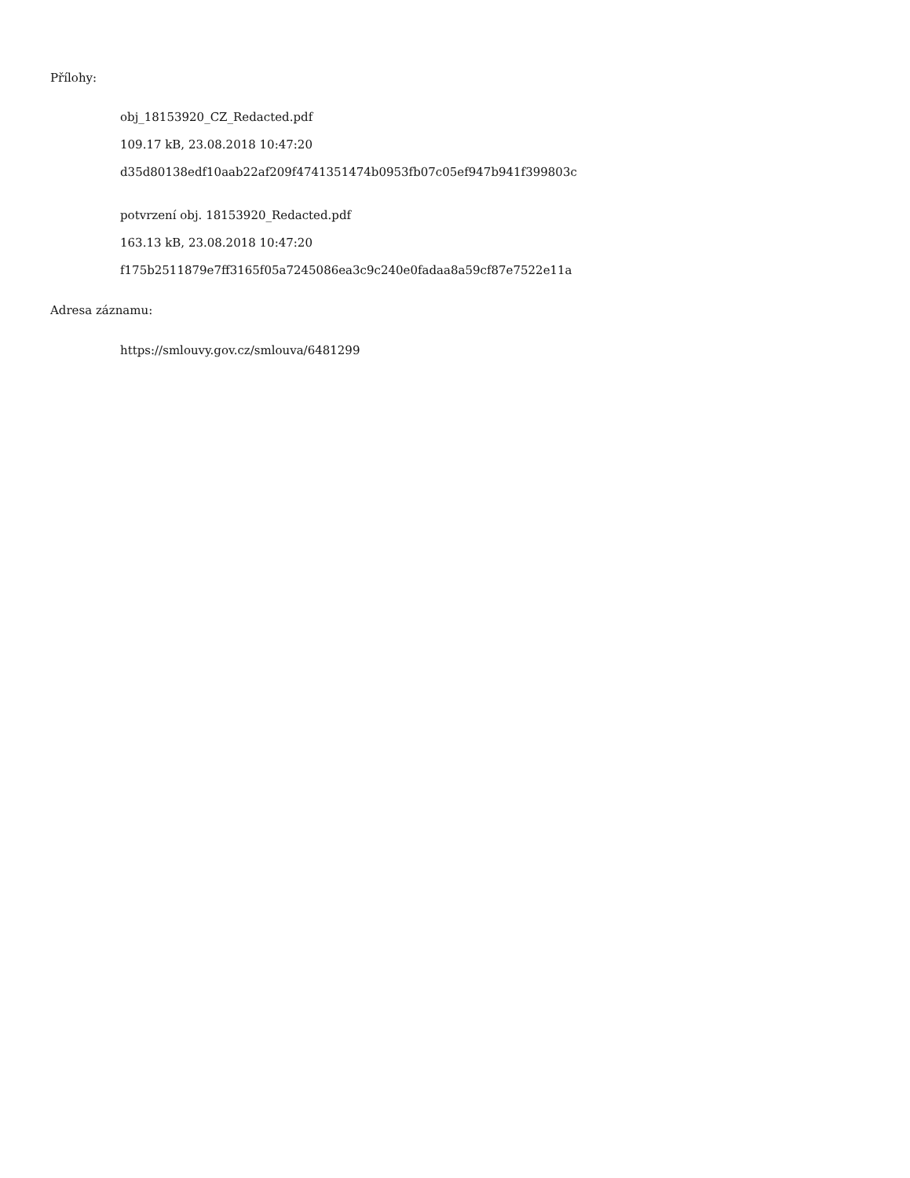Přílohy:
obj_18153920_CZ_Redacted.pdf
109.17 kB, 23.08.2018 10:47:20
d35d80138edf10aab22af209f4741351474b0953fb07c05ef947b941f399803c
potvrzení obj. 18153920_Redacted.pdf
163.13 kB, 23.08.2018 10:47:20
f175b2511879e7ff3165f05a7245086ea3c9c240e0fadaa8a59cf87e7522e11a
Adresa záznamu:
https://smlouvy.gov.cz/smlouva/6481299